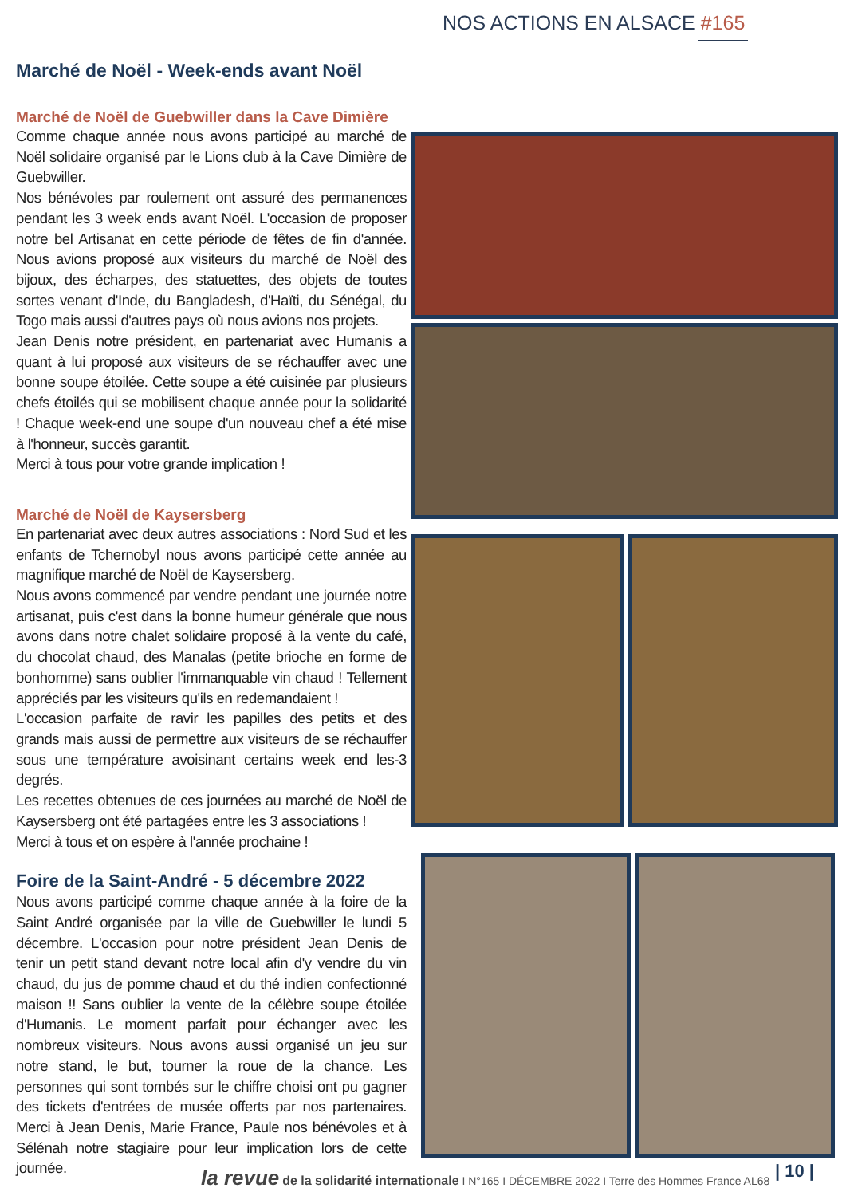NOS ACTIONS EN ALSACE #165
Marché de Noël - Week-ends avant Noël
Marché de Noël de Guebwiller dans la Cave Dimière
Comme chaque année nous avons participé au marché de Noël solidaire organisé par le Lions club à la Cave Dimière de Guebwiller.
Nos bénévoles par roulement ont assuré des permanences pendant les 3 week ends avant Noël. L'occasion de proposer notre bel Artisanat en cette période de fêtes de fin d'année. Nous avions proposé aux visiteurs du marché de Noël des bijoux, des écharpes, des statuettes, des objets de toutes sortes venant d'Inde, du Bangladesh, d'Haïti, du Sénégal, du Togo mais aussi d'autres pays où nous avions nos projets.
Jean Denis notre président, en partenariat avec Humanis a quant à lui proposé aux visiteurs de se réchauffer avec une bonne soupe étoilée. Cette soupe a été cuisinée par plusieurs chefs étoilés qui se mobilisent chaque année pour la solidarité ! Chaque week-end une soupe d'un nouveau chef a été mise à l'honneur, succès garantit.
Merci à tous pour votre grande implication !
Marché de Noël de Kaysersberg
En partenariat avec deux autres associations : Nord Sud et les enfants de Tchernobyl nous avons participé cette année au magnifique marché de Noël de Kaysersberg.
Nous avons commencé par vendre pendant une journée notre artisanat, puis c'est dans la bonne humeur générale que nous avons dans notre chalet solidaire proposé à la vente du café, du chocolat chaud, des Manalas (petite brioche en forme de bonhomme) sans oublier l'immanquable vin chaud ! Tellement appréciés par les visiteurs qu'ils en redemandaient !
L'occasion parfaite de ravir les papilles des petits et des grands mais aussi de permettre aux visiteurs de se réchauffer sous une température avoisinant certains week end les-3 degrés.
Les recettes obtenues de ces journées au marché de Noël de Kaysersberg ont été partagées entre les 3 associations !
Merci à tous et on espère à l'année prochaine !
Foire de la Saint-André - 5 décembre 2022
Nous avons participé comme chaque année à la foire de la Saint André organisée par la ville de Guebwiller le lundi 5 décembre. L'occasion pour notre président Jean Denis de tenir un petit stand devant notre local afin d'y vendre du vin chaud, du jus de pomme chaud et du thé indien confectionné maison !! Sans oublier la vente de la célèbre soupe étoilée d'Humanis. Le moment parfait pour échanger avec les nombreux visiteurs. Nous avons aussi organisé un jeu sur notre stand, le but, tourner la roue de la chance. Les personnes qui sont tombés sur le chiffre choisi ont pu gagner des tickets d'entrées de musée offerts par nos partenaires. Merci à Jean Denis, Marie France, Paule nos bénévoles et à Sélénah notre stagiaire pour leur implication lors de cette journée.
la revue de la solidarité internationale I N°165 I DÉCEMBRE 2022 I Terre des Hommes France AL68
| 10 |